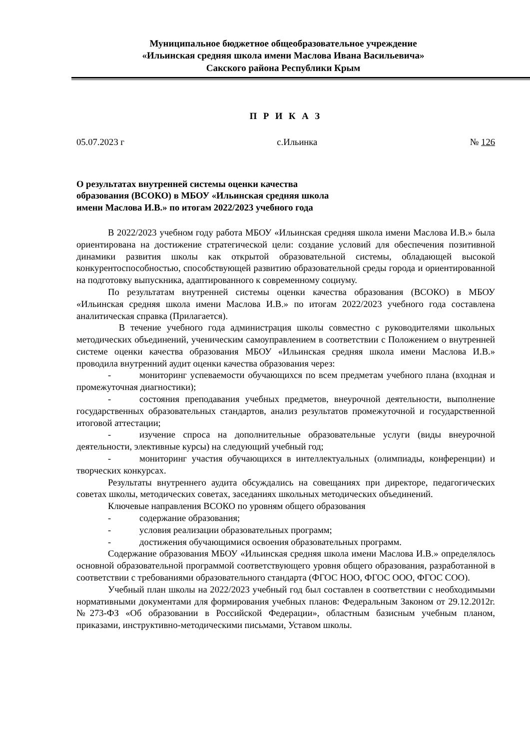Муниципальное бюджетное общеобразовательное учреждение
«Ильинская средняя школа имени Маслова Ивана Васильевича»
Сакского района Республики Крым
П Р И К А З
05.07.2023 г с.Ильинка № 126
О результатах внутренней системы оценки качества образования (ВСОКО) в МБОУ «Ильинская средняя школа имени Маслова И.В.» по итогам 2022/2023 учебного года
В 2022/2023 учебном году работа МБОУ «Ильинская средняя школа имени Маслова И.В.» была ориентирована на достижение стратегической цели: создание условий для обеспечения позитивной динамики развития школы как открытой образовательной системы, обладающей высокой конкурентоспособностью, способствующей развитию образовательной среды города и ориентированной на подготовку выпускника, адаптированного к современному социуму.
По результатам внутренней системы оценки качества образования (ВСОКО) в МБОУ «Ильинская средняя школа имени Маслова И.В.» по итогам 2022/2023 учебного года составлена аналитическая справка (Прилагается).
В течение учебного года администрация школы совместно с руководителями школьных методических объединений, ученическим самоуправлением в соответствии с Положением о внутренней системе оценки качества образования МБОУ «Ильинская средняя школа имени Маслова И.В.» проводила внутренний аудит оценки качества образования через:
- мониторинг успеваемости обучающихся по всем предметам учебного плана (входная и промежуточная диагностики);
- состояния преподавания учебных предметов, внеурочной деятельности, выполнение государственных образовательных стандартов, анализ результатов промежуточной и государственной итоговой аттестации;
- изучение спроса на дополнительные образовательные услуги (виды внеурочной деятельности, элективные курсы) на следующий учебный год;
- мониторинг участия обучающихся в интеллектуальных (олимпиады, конференции) и творческих конкурсах.
Результаты внутреннего аудита обсуждались на совещаниях при директоре, педагогических советах школы, методических советах, заседаниях школьных методических объединений.
Ключевые направления ВСОКО по уровням общего образования
- содержание образования;
- условия реализации образовательных программ;
- достижения обучающимися освоения образовательных программ.
Содержание образования МБОУ «Ильинская средняя школа имени Маслова И.В.» определялось основной образовательной программой соответствующего уровня общего образования, разработанной в соответствии с требованиями образовательного стандарта (ФГОС НОО, ФГОС ООО, ФГОС СОО).
Учебный план школы на 2022/2023 учебный год был составлен в соответствии с необходимыми нормативными документами для формирования учебных планов: Федеральным Законом от 29.12.2012г. №273-ФЗ «Об образовании в Российской Федерации», областным базисным учебным планом, приказами, инструктивно-методическими письмами, Уставом школы.